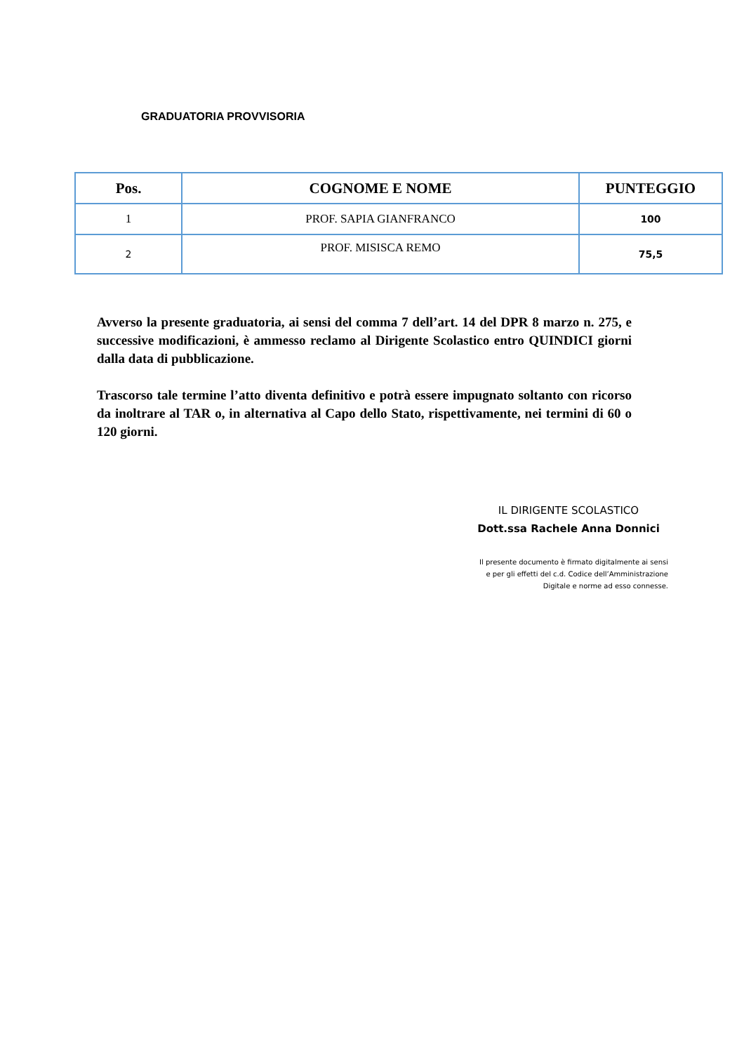GRADUATORIA PROVVISORIA
| Pos. | COGNOME E NOME | PUNTEGGIO |
| --- | --- | --- |
| 1 | PROF. SAPIA GIANFRANCO | 100 |
| 2 | PROF. MISISCA REMO | 75,5 |
Avverso la presente graduatoria, ai sensi del comma 7 dell’art. 14 del DPR 8 marzo n. 275, e successive modificazioni, è ammesso reclamo al Dirigente Scolastico entro QUINDICI giorni dalla data di pubblicazione.
Trascorso tale termine l’atto diventa definitivo e potrà essere impugnato soltanto con ricorso da inoltrare al TAR o, in alternativa al Capo dello Stato, rispettivamente, nei termini di 60 o 120 giorni.
IL DIRIGENTE SCOLASTICO
Dott.ssa Rachele Anna Donnici
Il presente documento è firmato digitalmente ai sensi
e per gli effetti del c.d. Codice dell’Amministrazione
Digitale e norme ad esso connesse.